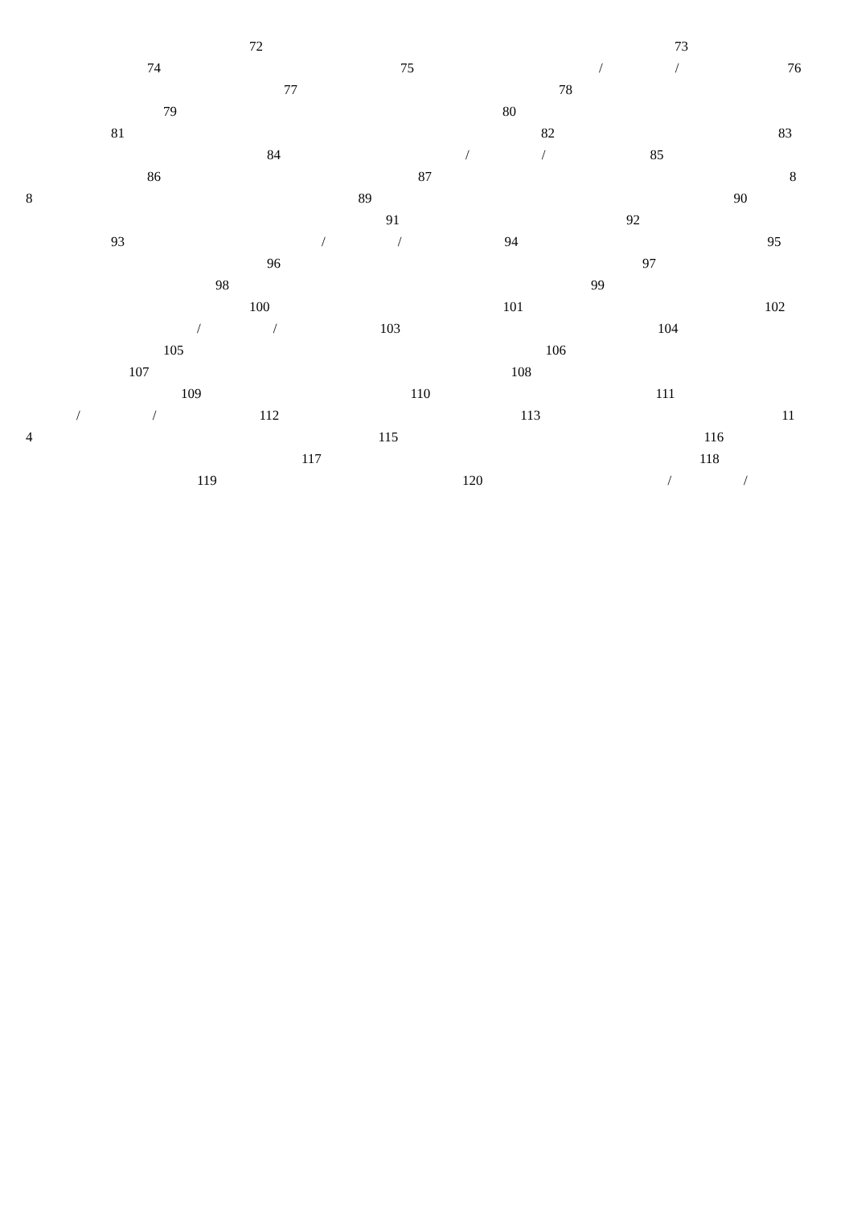72 73
74 75 / / 76
77 78
79 80
81 82 83
84 / / 85
86 87 8
8 89 90
91 92
93 / / 94 95
96 97
98 99
100 101 102
/ / 103 104
105 106
107 108
109 110 111
/ / 112 113 11
4 115 116
117 118
119 120 / /